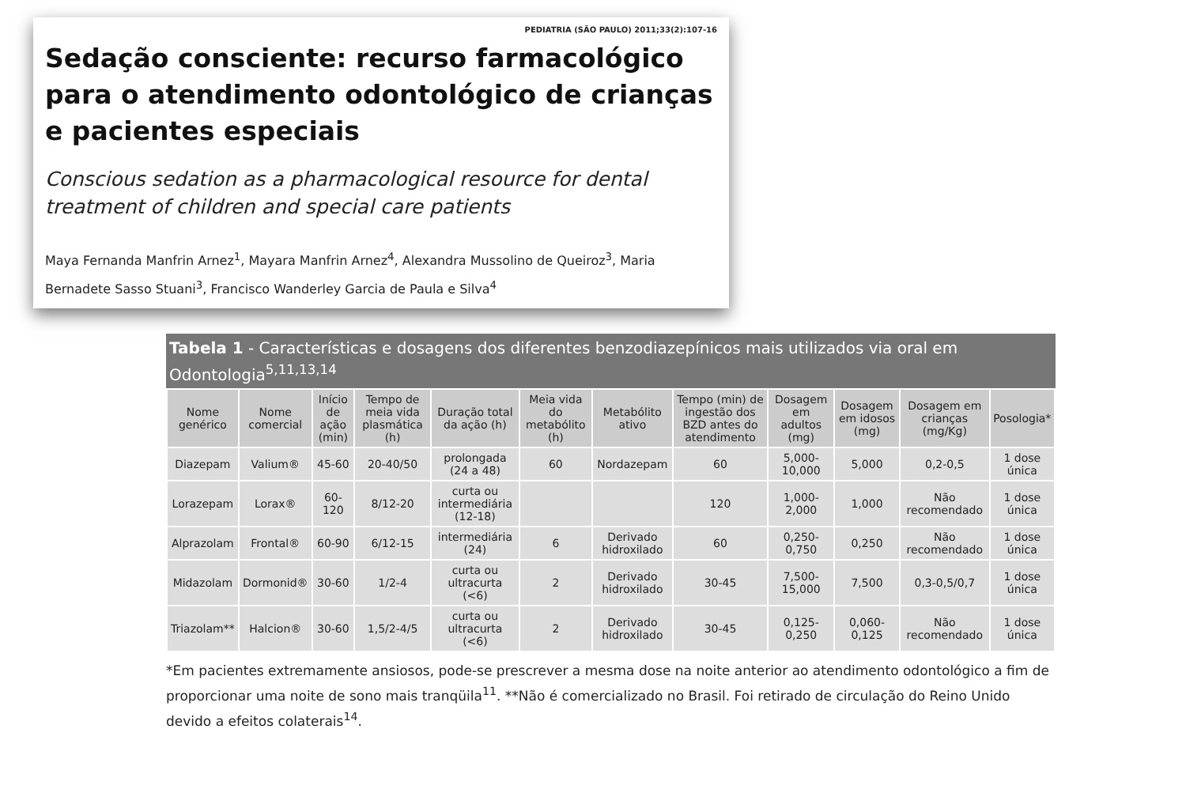PEDIATRIA (SÃO PAULO) 2011;33(2):107-16
Sedação consciente: recurso farmacológico para o atendimento odontológico de crianças e pacientes especiais
Conscious sedation as a pharmacological resource for dental treatment of children and special care patients
Maya Fernanda Manfrin Arnez<sup>1</sup>, Mayara Manfrin Arnez<sup>4</sup>, Alexandra Mussolino de Queiroz<sup>3</sup>, Maria Bernadete Sasso Stuani<sup>3</sup>, Francisco Wanderley Garcia de Paula e Silva<sup>4</sup>
Tabela 1 - Características e dosagens dos diferentes benzodiazepínicos mais utilizados via oral em Odontologia<sup>5,11,13,14</sup>
| Nome genérico | Nome comercial | Início de ação (min) | Tempo de meia vida plasmática (h) | Duração total da ação (h) | Meia vida do metabólito (h) | Metabólito ativo | Tempo (min) de ingestão dos BZD antes do atendimento | Dosagem em adultos (mg) | Dosagem em idosos (mg) | Dosagem em crianças (mg/Kg) | Posologia* |
| --- | --- | --- | --- | --- | --- | --- | --- | --- | --- | --- | --- |
| Diazepam | Valium® | 45-60 | 20-40/50 | prolongada (24 a 48) | 60 | Nordazepam | 60 | 5,000-10,000 | 5,000 | 0,2-0,5 | 1 dose única |
| Lorazepam | Lorax® | 60-120 | 8/12-20 | curta ou intermediária (12-18) | | | 120 | 1,000-2,000 | 1,000 | Não recomendado | 1 dose única |
| Alprazolam | Frontal® | 60-90 | 6/12-15 | intermediária (24) | 6 | Derivado hidroxilado | 60 | 0,250-0,750 | 0,250 | Não recomendado | 1 dose única |
| Midazolam | Dormonid® | 30-60 | 1/2-4 | curta ou ultracurta (<6) | 2 | Derivado hidroxilado | 30-45 | 7,500-15,000 | 7,500 | 0,3-0,5/0,7 | 1 dose única |
| Triazolam** | Halcion® | 30-60 | 1,5/2-4/5 | curta ou ultracurta (<6) | 2 | Derivado hidroxilado | 30-45 | 0,125-0,250 | 0,060-0,125 | Não recomendado | 1 dose única |
*Em pacientes extremamente ansiosos, pode-se prescrever a mesma dose na noite anterior ao atendimento odontológico a fim de proporcionar uma noite de sono mais tranqüila<sup>11</sup>. **Não é comercializado no Brasil. Foi retirado de circulação do Reino Unido devido a efeitos colaterais<sup>14</sup>.